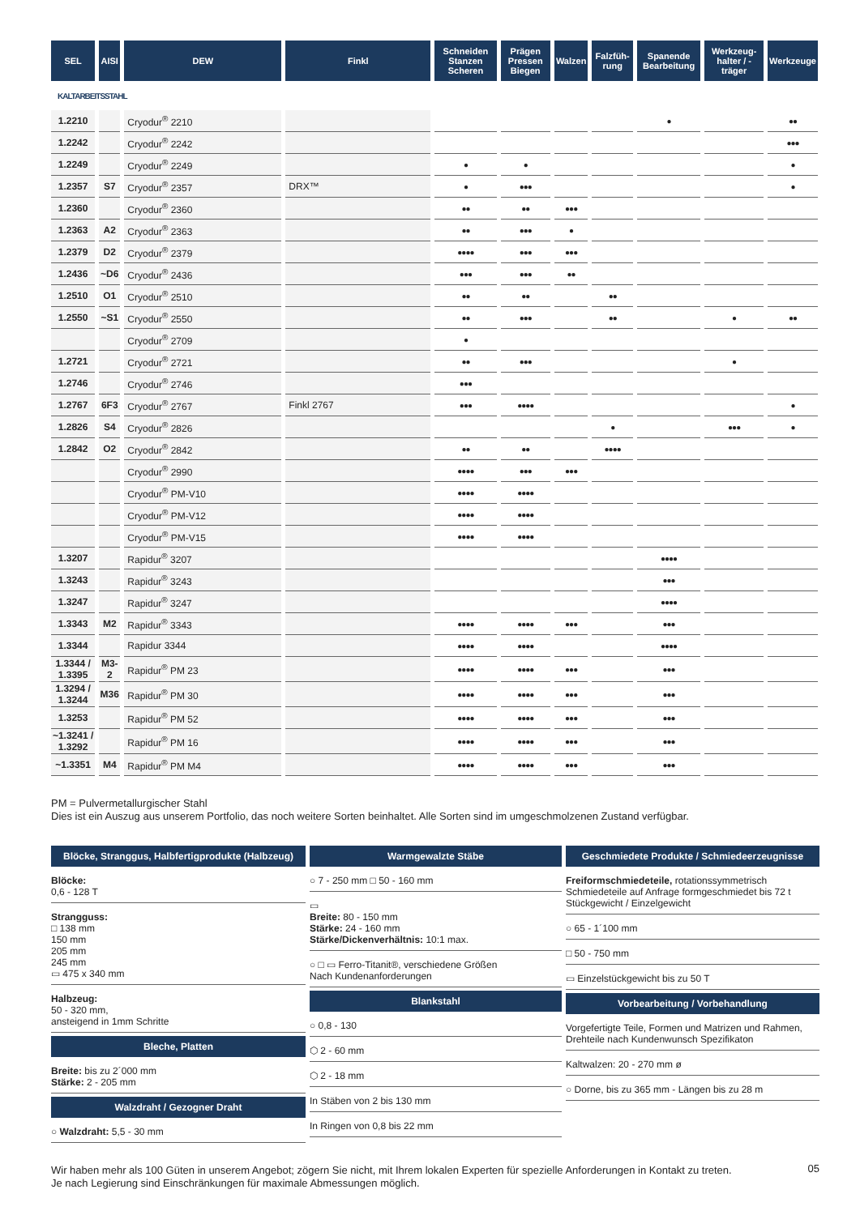| SEL | AISI | DEW | Finkl | Schneiden Stanzen Scheren | Prägen Pressen Biegen | Walzen | Falzfüh-rung | Spanende Bearbeitung | Werkzeug-halter / -träger | Werkzeuge |
| --- | --- | --- | --- | --- | --- | --- | --- | --- | --- | --- |
| KALTARBEITSSTAHL | | | | | | | | | | |
| 1.2210 | | Cryodur<sup>®</sup> 2210 | | | | | | ● | | ●● |
| 1.2242 | | Cryodur<sup>®</sup> 2242 | | | | | | | | ●●● |
| 1.2249 | | Cryodur<sup>®</sup> 2249 | | ● | ● | | | | | ● |
| 1.2357 | S7 | Cryodur<sup>®</sup> 2357 | DRX™ | ● | ●●● | | | | | ● |
| 1.2360 | | Cryodur<sup>®</sup> 2360 | | ●● | ●● | ●●● | | | | |
| 1.2363 | A2 | Cryodur<sup>®</sup> 2363 | | ●● | ●●● | ● | | | | |
| 1.2379 | D2 | Cryodur<sup>®</sup> 2379 | | ●●●● | ●●● | ●●● | | | | |
| 1.2436 | ~D6 | Cryodur<sup>®</sup> 2436 | | ●●● | ●●● | ●● | | | | |
| 1.2510 | O1 | Cryodur<sup>®</sup> 2510 | | ●● | ●● | | ●● | | | |
| 1.2550 | ~S1 | Cryodur<sup>®</sup> 2550 | | ●● | ●●● | | ●● | | ● | ●● |
| | | Cryodur<sup>®</sup> 2709 | | ● | | | | | | |
| 1.2721 | | Cryodur<sup>®</sup> 2721 | | ●● | ●●● | | | | ● | |
| 1.2746 | | Cryodur<sup>®</sup> 2746 | | ●●● | | | | | | |
| 1.2767 | 6F3 | Cryodur<sup>®</sup> 2767 | Finkl 2767 | ●●● | ●●●● | | | | | ● |
| 1.2826 | S4 | Cryodur<sup>®</sup> 2826 | | | | | ● | | ●●● | ● |
| 1.2842 | O2 | Cryodur<sup>®</sup> 2842 | | ●● | ●● | | ●●●● | | | |
| | | Cryodur<sup>®</sup> 2990 | | ●●●● | ●●● | ●●● | | | | |
| | | Cryodur<sup>®</sup> PM-V10 | | ●●●● | ●●●● | | | | | |
| | | Cryodur<sup>®</sup> PM-V12 | | ●●●● | ●●●● | | | | | |
| | | Cryodur<sup>®</sup> PM-V15 | | ●●●● | ●●●● | | | | | |
| 1.3207 | | Rapidur<sup>®</sup> 3207 | | | | | | ●●●● | | |
| 1.3243 | | Rapidur<sup>®</sup> 3243 | | | | | | ●●● | | |
| 1.3247 | | Rapidur<sup>®</sup> 3247 | | | | | | ●●●● | | |
| 1.3343 | M2 | Rapidur<sup>®</sup> 3343 | | ●●●● | ●●●● | ●●● | | ●●● | | |
| 1.3344 | | Rapidur 3344 | | ●●●● | ●●●● | | | ●●●● | | |
| 1.3344 / 1.3395 | M3-2 | Rapidur<sup>®</sup> PM 23 | | ●●●● | ●●●● | ●●● | | ●●● | | |
| 1.3294 / 1.3244 | M36 | Rapidur<sup>®</sup> PM 30 | | ●●●● | ●●●● | ●●● | | ●●● | | |
| 1.3253 | | Rapidur<sup>®</sup> PM 52 | | ●●●● | ●●●● | ●●● | | ●●● | | |
| ~1.3241 / 1.3292 | | Rapidur<sup>®</sup> PM 16 | | ●●●● | ●●●● | ●●● | | ●●● | | |
| ~1.3351 | M4 | Rapidur<sup>®</sup> PM M4 | | ●●●● | ●●●● | ●●● | | ●●● | | |
PM = Pulvermetallurgischer Stahl
Dies ist ein Auszug aus unserem Portfolio, das noch weitere Sorten beinhaltet. Alle Sorten sind im umgeschmolzenen Zustand verfügbar.
Blöcke, Stranggus, Halbfertigprodukte (Halbzeug)
Blöcke:
0,6 - 128 T
Strangguss:
□ 138 mm
150 mm
205 mm
245 mm
▭ 475 x 340 mm
Halbzeug:
50 - 320 mm,
ansteigend in 1mm Schritte
Bleche, Platten
Breite: bis zu 2´000 mm
Stärke: 2 - 205 mm
Walzdraht / Gezogner Draht
○ Walzdraht: 5,5 - 30 mm
Warmgewalzte Stäbe
○ 7 - 250 mm □ 50 - 160 mm
▭
Breite: 80 - 150 mm
Stärke: 24 - 160 mm
Stärke/Dickenverhältnis: 10:1 max.
○ □ ▭ Ferro-Titanit®, verschiedene Größen
Nach Kundenanforderungen
Blankstahl
○ 0,8 - 130
⬡ 2 - 60 mm
⬡ 2 - 18 mm
In Stäben von 2 bis 130 mm
In Ringen von 0,8 bis 22 mm
Geschmiedete Produkte / Schmiedeerzeugnisse
Freiformschmiedeteile, rotationssymmetrisch Schmiedeteile auf Anfrage formgeschmiedet bis 72 t Stückgewicht / Einzelgewicht
○ 65 - 1´100 mm
□ 50 - 750 mm
▭ Einzelstückgewicht bis zu 50 T
Vorbearbeitung / Vorbehandlung
Vorgefertigte Teile, Formen und Matrizen und Rahmen, Drehteile nach Kundenwunsch Spezifikaton
Kaltwalzen: 20 - 270 mm ø
○ Dorne, bis zu 365 mm - Längen bis zu 28 m
Wir haben mehr als 100 Güten in unserem Angebot; zögern Sie nicht, mit Ihrem lokalen Experten für spezielle Anforderungen in Kontakt zu treten.
Je nach Legierung sind Einschränkungen für maximale Abmessungen möglich.
05